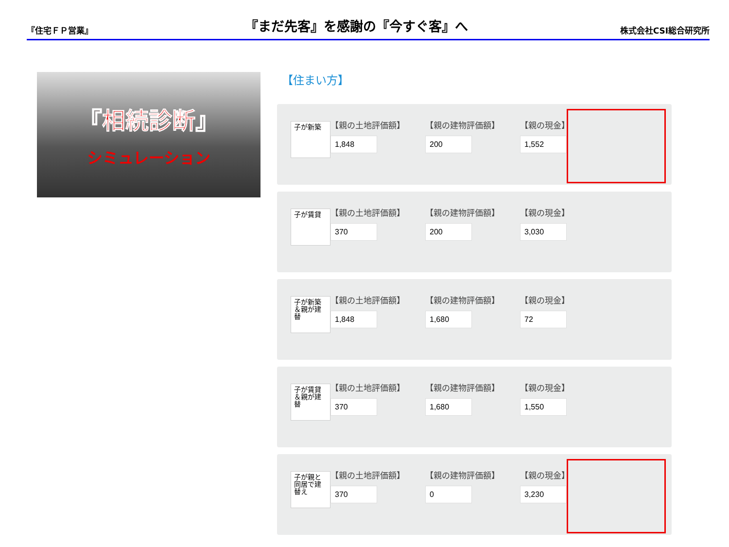『住宅ＦＰ営業』
『まだ先客』を感謝の『今すぐ客』へ
株式会社CSI総合研究所
『相続診断』
シミュレーション
【住まい方】
子が新築
【親の土地評価額】 【親の建物評価額】 【親の現金】
子が賃貸
【親の土地評価額】 【親の建物評価額】 【親の現金】
子が新築＆親が建替
【親の土地評価額】 【親の建物評価額】 【親の現金】
子が賃貸＆親が建替
【親の土地評価額】 【親の建物評価額】 【親の現金】
子が親と同居で建替え
【親の土地評価額】 【親の建物評価額】 【親の現金】